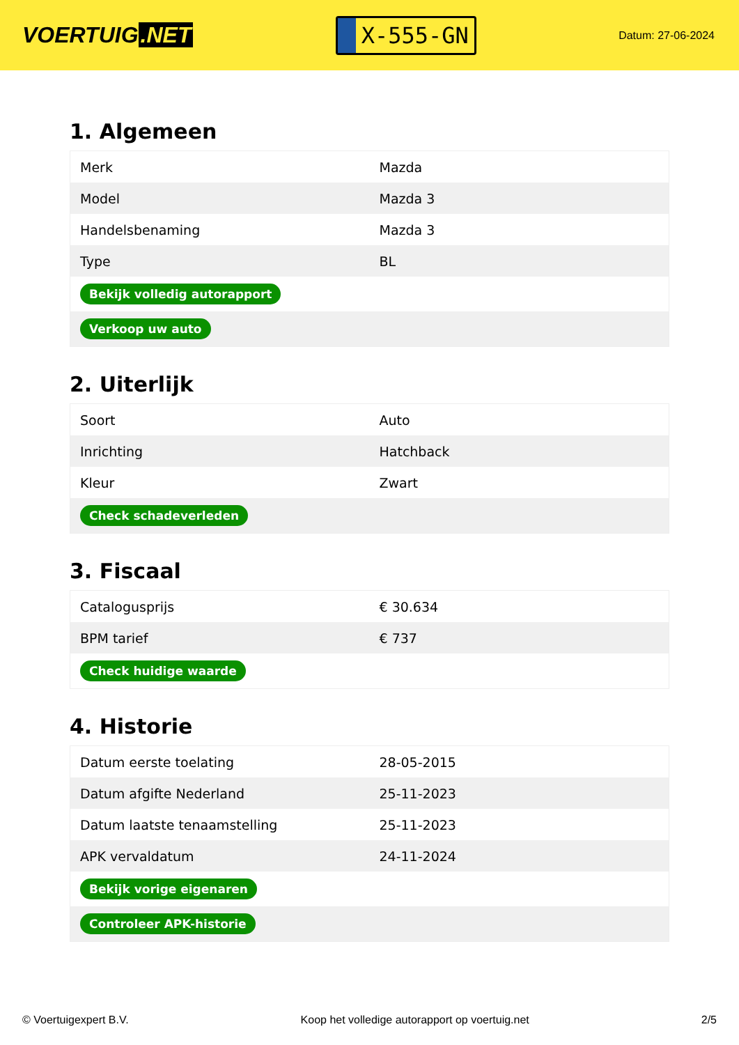VOERTUIG.NET
X-555-GN
Datum: 27-06-2024
1. Algemeen
| Merk | Mazda |
| Model | Mazda 3 |
| Handelsbenaming | Mazda 3 |
| Type | BL |
| Bekijk volledig autorapport | |
| Verkoop uw auto | |
2. Uiterlijk
| Soort | Auto |
| Inrichting | Hatchback |
| Kleur | Zwart |
| Check schadeverleden | |
3. Fiscaal
| Catalogusprijs | € 30.634 |
| BPM tarief | € 737 |
| Check huidige waarde | |
4. Historie
| Datum eerste toelating | 28-05-2015 |
| Datum afgifte Nederland | 25-11-2023 |
| Datum laatste tenaamstelling | 25-11-2023 |
| APK vervaldatum | 24-11-2024 |
| Bekijk vorige eigenaren | |
| Controleer APK-historie | |
© Voertuigexpert B.V. Koop het volledige autorapport op voertuig.net 2/5